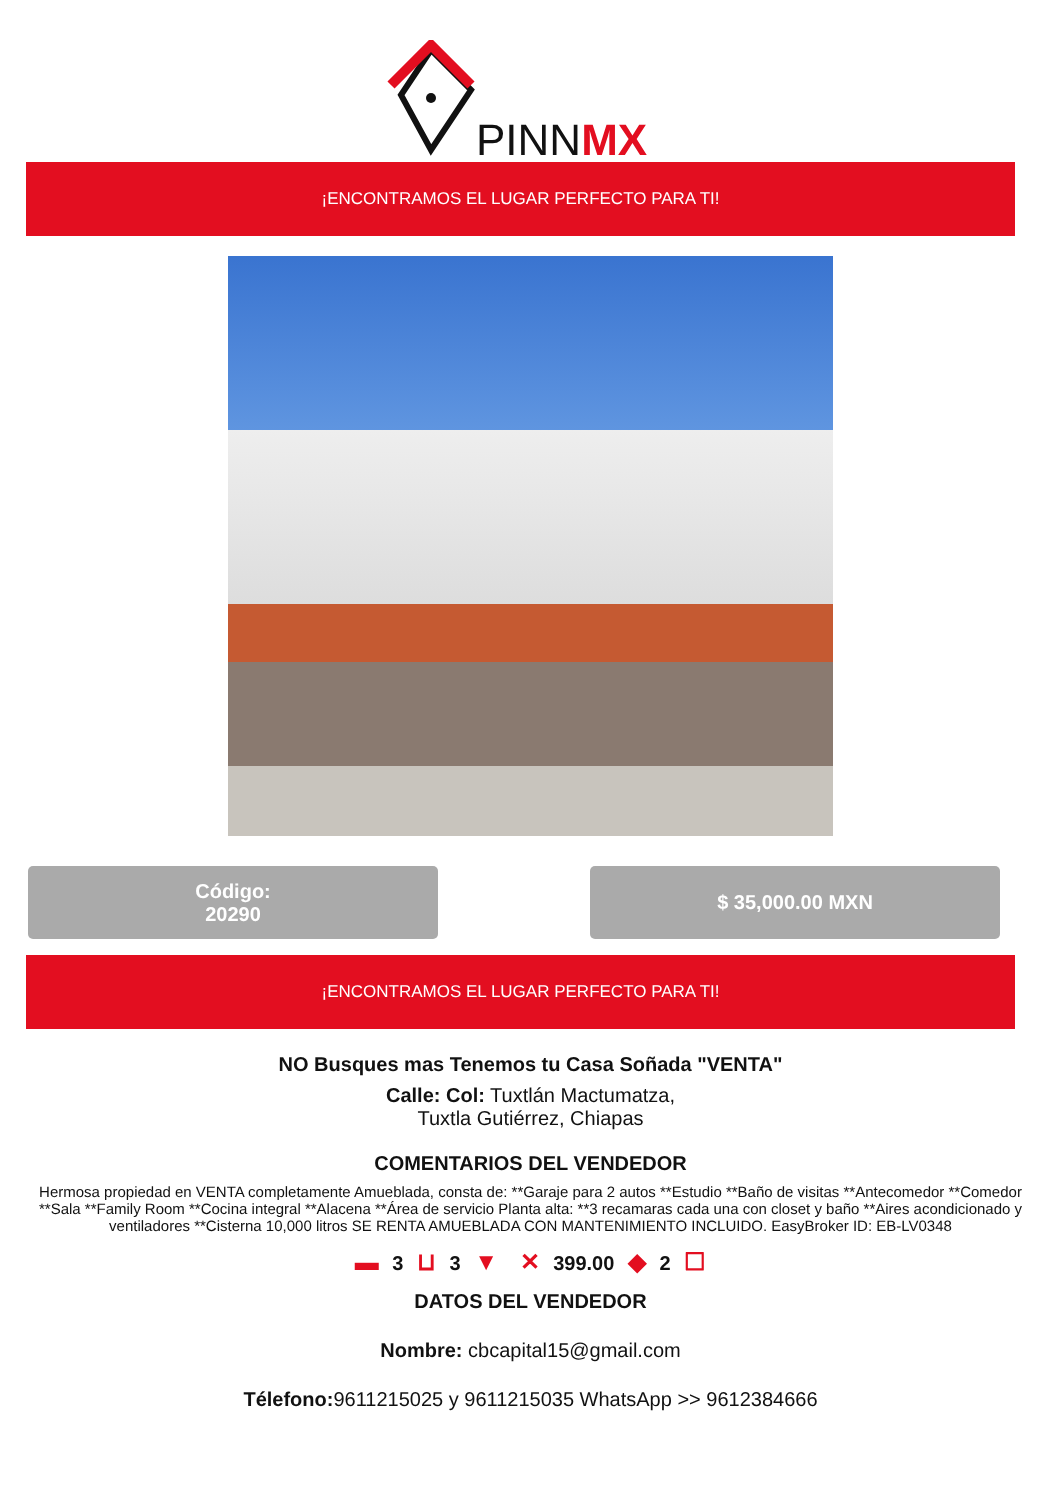PINNMX
¡ENCONTRAMOS EL LUGAR PERFECTO PARA TI!
Código:
20290
$ 35,000.00 MXN
¡ENCONTRAMOS EL LUGAR PERFECTO PARA TI!
NO Busques mas Tenemos tu Casa Soñada "VENTA"
Calle: Col: Tuxtlán Mactumatza,
Tuxtla Gutiérrez, Chiapas
COMENTARIOS DEL VENDEDOR
Hermosa propiedad en VENTA completamente Amueblada, consta de: **Garaje para 2 autos **Estudio **Baño de visitas **Antecomedor **Comedor **Sala **Family Room **Cocina integral **Alacena **Área de servicio Planta alta: **3 recamaras cada una con closet y baño **Aires acondicionado y ventiladores **Cisterna 10,000 litros SE RENTA AMUEBLADA CON MANTENIMIENTO INCLUIDO. EasyBroker ID: EB-LV0348
▬ 3 ⊔ 3 ▼ ✕ 399.00 ◆ 2 ☐
DATOS DEL VENDEDOR
Nombre: cbcapital15@gmail.com
Télefono: 9611215025 y 9611215035 WhatsApp >> 9612384666